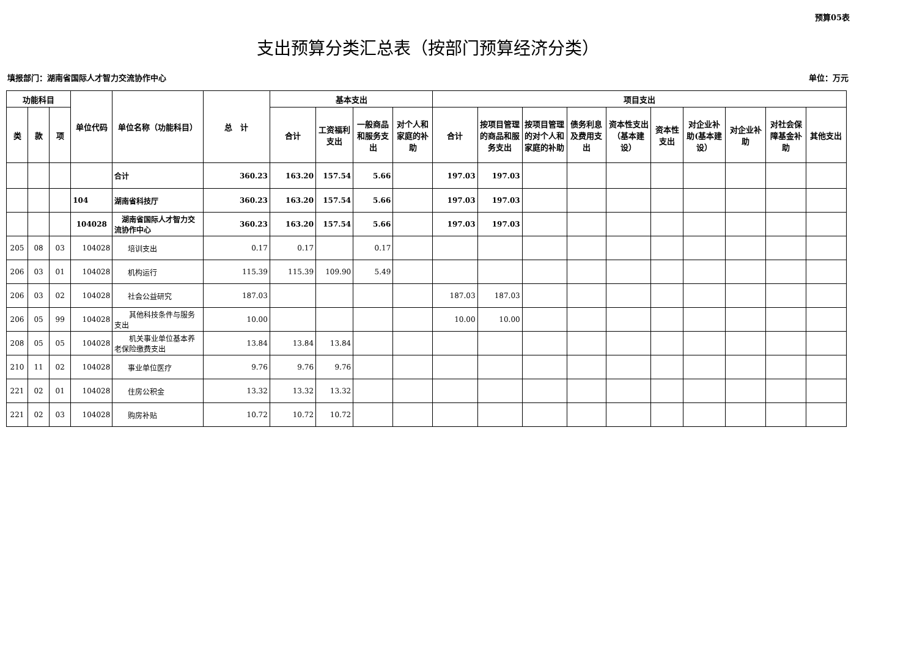预算05表
支出预算分类汇总表（按部门预算经济分类）
填报部门：湖南省国际人才智力交流协作中心 单位：万元
| 功能科目 | | | 单位代码 | 单位名称（功能科目） | 总 计 | 基本支出 | | | | 项目支出 | | | | | | | | | |
| --- | --- | --- | --- | --- | --- | --- | --- | --- | --- | --- | --- | --- | --- | --- | --- | --- | --- | --- | --- |
| 类 | 款 | 项 | | | | 合计 | 工资福利支出 | 一般商品和服务支出 | 对个人和家庭的补助 | 合计 | 按项目管理的商品和服务支出 | 按项目管理的对个人和家庭的补助 | 债务利息及费用支出 | 资本性支出（基本建设） | 资本性支出 | 对企业补助(基本建设） | 对企业补助 | 对社会保障基金补助 | 其他支出 |
| | | | | 合计 | 360.23 | 163.20 | 157.54 | 5.66 | | 197.03 | 197.03 | | | | | | | | |
| | | | 104 | 湖南省科技厅 | 360.23 | 163.20 | 157.54 | 5.66 | | 197.03 | 197.03 | | | | | | | | |
| | | | 104028 | 湖南省国际人才智力交流协作中心 | 360.23 | 163.20 | 157.54 | 5.66 | | 197.03 | 197.03 | | | | | | | | |
| 205 | 08 | 03 | 104028 | 培训支出 | 0.17 | 0.17 | | 0.17 | | | | | | | | | | | |
| 206 | 03 | 01 | 104028 | 机构运行 | 115.39 | 115.39 | 109.90 | 5.49 | | | | | | | | | | | |
| 206 | 03 | 02 | 104028 | 社会公益研究 | 187.03 | | | | | 187.03 | 187.03 | | | | | | | | |
| 206 | 05 | 99 | 104028 | 其他科技条件与服务支出 | 10.00 | | | | | 10.00 | 10.00 | | | | | | | | |
| 208 | 05 | 05 | 104028 | 机关事业单位基本养老保险缴费支出 | 13.84 | 13.84 | 13.84 | | | | | | | | | | | | |
| 210 | 11 | 02 | 104028 | 事业单位医疗 | 9.76 | 9.76 | 9.76 | | | | | | | | | | | | |
| 221 | 02 | 01 | 104028 | 住房公积金 | 13.32 | 13.32 | 13.32 | | | | | | | | | | | | |
| 221 | 02 | 03 | 104028 | 购房补贴 | 10.72 | 10.72 | 10.72 | | | | | | | | | | | | |